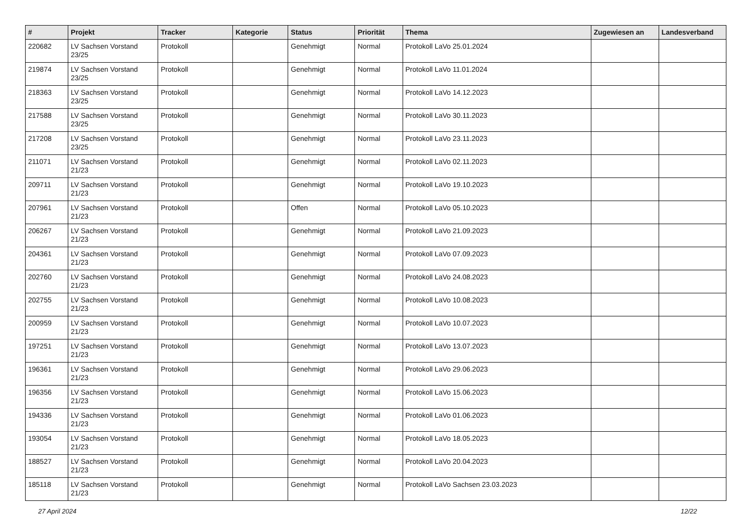| # | Projekt | Tracker | Kategorie | Status | Priorität | Thema | Zugewiesen an | Landesverband |
| --- | --- | --- | --- | --- | --- | --- | --- | --- |
| 220682 | LV Sachsen Vorstand 23/25 | Protokoll | | Genehmigt | Normal | Protokoll LaVo 25.01.2024 | | |
| 219874 | LV Sachsen Vorstand 23/25 | Protokoll | | Genehmigt | Normal | Protokoll LaVo 11.01.2024 | | |
| 218363 | LV Sachsen Vorstand 23/25 | Protokoll | | Genehmigt | Normal | Protokoll LaVo 14.12.2023 | | |
| 217588 | LV Sachsen Vorstand 23/25 | Protokoll | | Genehmigt | Normal | Protokoll LaVo 30.11.2023 | | |
| 217208 | LV Sachsen Vorstand 23/25 | Protokoll | | Genehmigt | Normal | Protokoll LaVo 23.11.2023 | | |
| 211071 | LV Sachsen Vorstand 21/23 | Protokoll | | Genehmigt | Normal | Protokoll LaVo 02.11.2023 | | |
| 209711 | LV Sachsen Vorstand 21/23 | Protokoll | | Genehmigt | Normal | Protokoll LaVo 19.10.2023 | | |
| 207961 | LV Sachsen Vorstand 21/23 | Protokoll | | Offen | Normal | Protokoll LaVo 05.10.2023 | | |
| 206267 | LV Sachsen Vorstand 21/23 | Protokoll | | Genehmigt | Normal | Protokoll LaVo 21.09.2023 | | |
| 204361 | LV Sachsen Vorstand 21/23 | Protokoll | | Genehmigt | Normal | Protokoll LaVo 07.09.2023 | | |
| 202760 | LV Sachsen Vorstand 21/23 | Protokoll | | Genehmigt | Normal | Protokoll LaVo 24.08.2023 | | |
| 202755 | LV Sachsen Vorstand 21/23 | Protokoll | | Genehmigt | Normal | Protokoll LaVo 10.08.2023 | | |
| 200959 | LV Sachsen Vorstand 21/23 | Protokoll | | Genehmigt | Normal | Protokoll LaVo 10.07.2023 | | |
| 197251 | LV Sachsen Vorstand 21/23 | Protokoll | | Genehmigt | Normal | Protokoll LaVo 13.07.2023 | | |
| 196361 | LV Sachsen Vorstand 21/23 | Protokoll | | Genehmigt | Normal | Protokoll LaVo 29.06.2023 | | |
| 196356 | LV Sachsen Vorstand 21/23 | Protokoll | | Genehmigt | Normal | Protokoll LaVo 15.06.2023 | | |
| 194336 | LV Sachsen Vorstand 21/23 | Protokoll | | Genehmigt | Normal | Protokoll LaVo 01.06.2023 | | |
| 193054 | LV Sachsen Vorstand 21/23 | Protokoll | | Genehmigt | Normal | Protokoll LaVo 18.05.2023 | | |
| 188527 | LV Sachsen Vorstand 21/23 | Protokoll | | Genehmigt | Normal | Protokoll LaVo 20.04.2023 | | |
| 185118 | LV Sachsen Vorstand 21/23 | Protokoll | | Genehmigt | Normal | Protokoll LaVo Sachsen 23.03.2023 | | |
27 April 2024 12/22